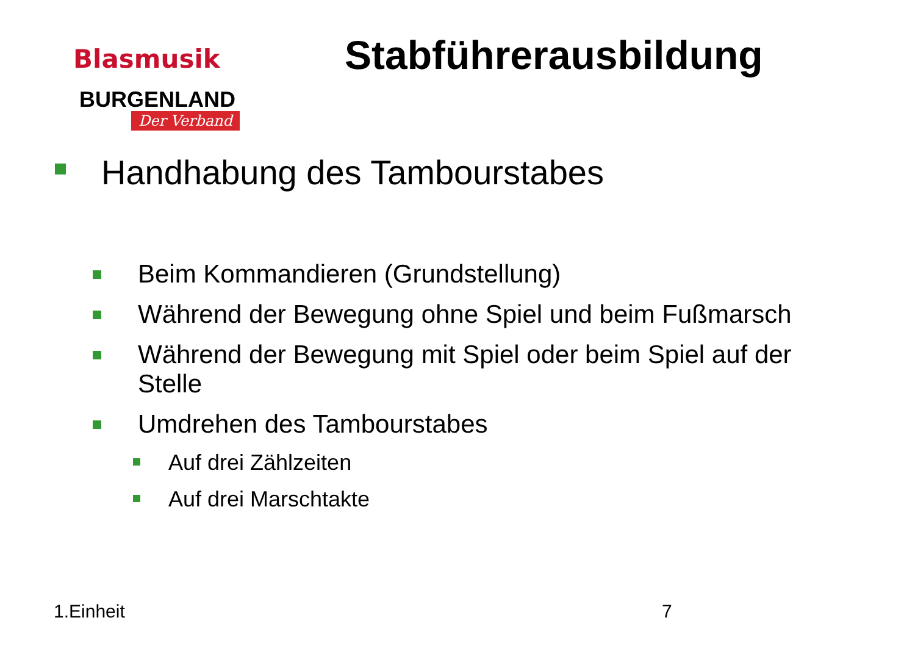Blasmusik
BURGENLAND
Der Verband
Stabführerausbildung
Handhabung des Tambourstabes
Beim Kommandieren (Grundstellung)
Während der Bewegung ohne Spiel und beim Fußmarsch
Während der Bewegung mit Spiel oder beim Spiel auf der Stelle
Umdrehen des Tambourstabes
Auf drei Zählzeiten
Auf drei Marschtakte
1.Einheit 7